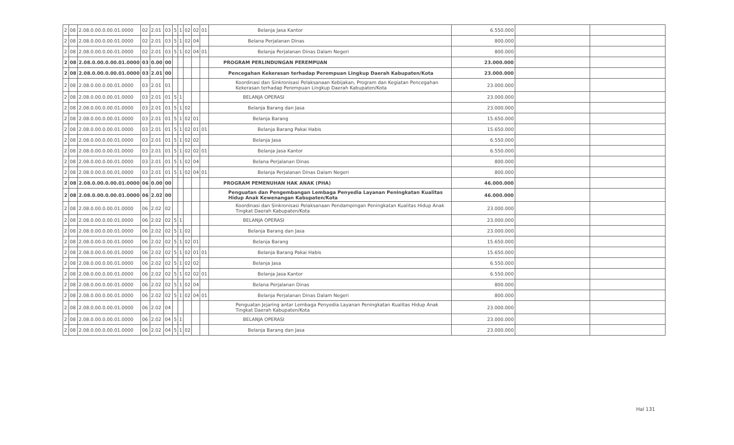| 2 | 08 | 2.08.0.00.0.00.01.0000 | 02 | 2.01 | 03 | 5 | 1 | 02 | 02 | 01 | Belanja Jasa Kantor | 6.550.000 | | |
| 2 | 08 | 2.08.0.00.0.00.01.0000 | 02 | 2.01 | 03 | 5 | 1 | 02 | 04 | | Belana Perjalanan Dinas | 800.000 | | |
| 2 | 08 | 2.08.0.00.0.00.01.0000 | 02 | 2.01 | 03 | 5 | 1 | 02 | 04 | 01 | Belanja Perjalanan Dinas Dalam Negeri | 800.000 | | |
| 2 | 08 | 2.08.0.00.0.00.01.0000 | 03 | 0.00 | 00 | | | | | | PROGRAM PERLINDUNGAN PEREMPUAN | 23.000.000 | | |
| 2 | 08 | 2.08.0.00.0.00.01.0000 | 03 | 2.01 | 00 | | | | | | Pencegahan Kekerasan terhadap Perempuan Lingkup Daerah Kabupaten/Kota | 23.000.000 | | |
| 2 | 08 | 2.08.0.00.0.00.01.0000 | 03 | 2.01 | 01 | | | | | | Koordinasi dan Sinkronisasi Pelaksanaan Kebijakan, Program dan Kegiatan Pencegahan Kekerasan terhadap Perempuan Lingkup Daerah Kabupaten/Kota | 23.000.000 | | |
| 2 | 08 | 2.08.0.00.0.00.01.0000 | 03 | 2.01 | 01 | 5 | 1 | | | | BELANJA OPERASI | 23.000.000 | | |
| 2 | 08 | 2.08.0.00.0.00.01.0000 | 03 | 2.01 | 01 | 5 | 1 | 02 | | | Belanja Barang dan Jasa | 23.000.000 | | |
| 2 | 08 | 2.08.0.00.0.00.01.0000 | 03 | 2.01 | 01 | 5 | 1 | 02 | 01 | | Belanja Barang | 15.650.000 | | |
| 2 | 08 | 2.08.0.00.0.00.01.0000 | 03 | 2.01 | 01 | 5 | 1 | 02 | 01 | 01 | Belanja Barang Pakai Habis | 15.650.000 | | |
| 2 | 08 | 2.08.0.00.0.00.01.0000 | 03 | 2.01 | 01 | 5 | 1 | 02 | 02 | | Belanja Jasa | 6.550.000 | | |
| 2 | 08 | 2.08.0.00.0.00.01.0000 | 03 | 2.01 | 01 | 5 | 1 | 02 | 02 | 01 | Belanja Jasa Kantor | 6.550.000 | | |
| 2 | 08 | 2.08.0.00.0.00.01.0000 | 03 | 2.01 | 01 | 5 | 1 | 02 | 04 | | Belana Perjalanan Dinas | 800.000 | | |
| 2 | 08 | 2.08.0.00.0.00.01.0000 | 03 | 2.01 | 01 | 5 | 1 | 02 | 04 | 01 | Belanja Perjalanan Dinas Dalam Negeri | 800.000 | | |
| 2 | 08 | 2.08.0.00.0.00.01.0000 | 06 | 0.00 | 00 | | | | | | PROGRAM PEMENUHAN HAK ANAK (PHA) | 46.000.000 | | |
| 2 | 08 | 2.08.0.00.0.00.01.0000 | 06 | 2.02 | 00 | | | | | | Penguatan dan Pengembangan Lembaga Penyedia Layanan Peningkatan Kualitas Hidup Anak Kewenangan Kabupaten/Kota | 46.000.000 | | |
| 2 | 08 | 2.08.0.00.0.00.01.0000 | 06 | 2.02 | 02 | | | | | | Koordinasi dan Sinkronisasi Pelaksanaan Pendampingan Peningkatan Kualitas Hidup Anak Tingkat Daerah Kabupaten/Kota | 23.000.000 | | |
| 2 | 08 | 2.08.0.00.0.00.01.0000 | 06 | 2.02 | 02 | 5 | 1 | | | | BELANJA OPERASI | 23.000.000 | | |
| 2 | 08 | 2.08.0.00.0.00.01.0000 | 06 | 2.02 | 02 | 5 | 1 | 02 | | | Belanja Barang dan Jasa | 23.000.000 | | |
| 2 | 08 | 2.08.0.00.0.00.01.0000 | 06 | 2.02 | 02 | 5 | 1 | 02 | 01 | | Belanja Barang | 15.650.000 | | |
| 2 | 08 | 2.08.0.00.0.00.01.0000 | 06 | 2.02 | 02 | 5 | 1 | 02 | 01 | 01 | Belanja Barang Pakai Habis | 15.650.000 | | |
| 2 | 08 | 2.08.0.00.0.00.01.0000 | 06 | 2.02 | 02 | 5 | 1 | 02 | 02 | | Belanja Jasa | 6.550.000 | | |
| 2 | 08 | 2.08.0.00.0.00.01.0000 | 06 | 2.02 | 02 | 5 | 1 | 02 | 02 | 01 | Belanja Jasa Kantor | 6.550.000 | | |
| 2 | 08 | 2.08.0.00.0.00.01.0000 | 06 | 2.02 | 02 | 5 | 1 | 02 | 04 | | Belana Perjalanan Dinas | 800.000 | | |
| 2 | 08 | 2.08.0.00.0.00.01.0000 | 06 | 2.02 | 02 | 5 | 1 | 02 | 04 | 01 | Belanja Perjalanan Dinas Dalam Negeri | 800.000 | | |
| 2 | 08 | 2.08.0.00.0.00.01.0000 | 06 | 2.02 | 04 | | | | | | Penguatan Jejaring antar Lembaga Penyedia Layanan Peningkatan Kualitas Hidup Anak Tingkat Daerah Kabupaten/Kota | 23.000.000 | | |
| 2 | 08 | 2.08.0.00.0.00.01.0000 | 06 | 2.02 | 04 | 5 | 1 | | | | BELANJA OPERASI | 23.000.000 | | |
| 2 | 08 | 2.08.0.00.0.00.01.0000 | 06 | 2.02 | 04 | 5 | 1 | 02 | | | Belanja Barang dan Jasa | 23.000.000 | | |
Hal 131